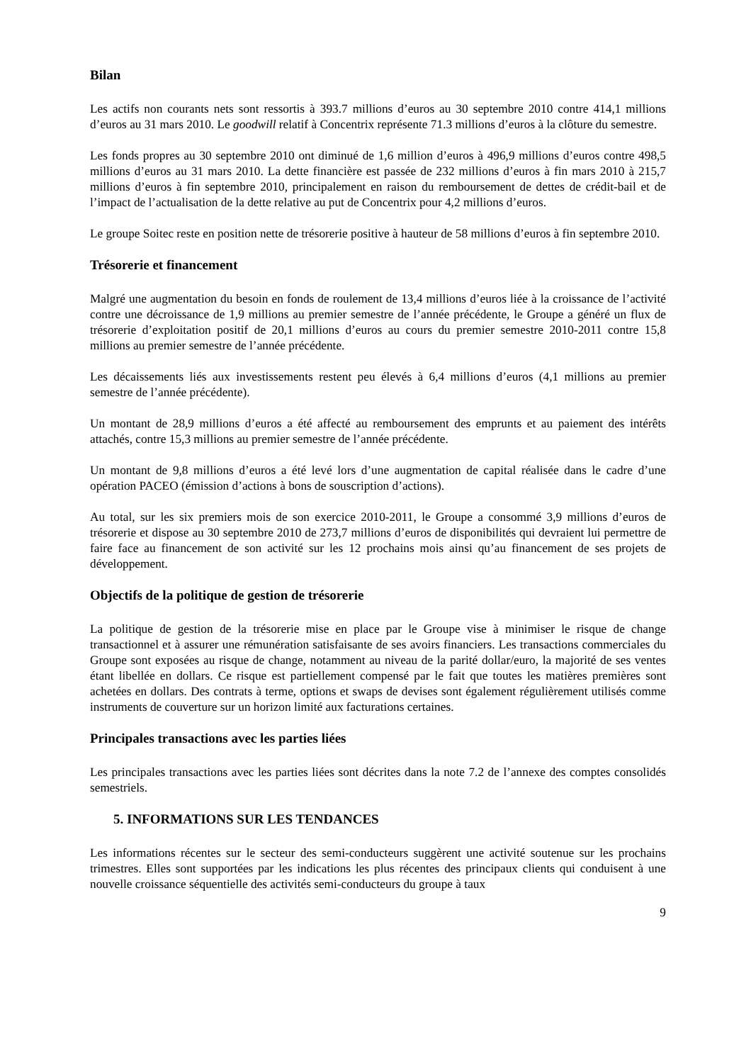Bilan
Les actifs non courants nets sont ressortis à 393.7 millions d’euros au 30 septembre 2010 contre 414,1 millions d’euros au 31 mars 2010. Le goodwill relatif à Concentrix représente 71.3 millions d’euros à la clôture du semestre.
Les fonds propres au 30 septembre 2010 ont diminué de 1,6 million d’euros à 496,9 millions d’euros contre 498,5 millions d’euros au 31 mars 2010. La dette financière est passée de 232 millions d’euros à fin mars 2010 à 215,7 millions d’euros à fin septembre 2010, principalement en raison du remboursement de dettes de crédit-bail et de l’impact de l’actualisation de la dette relative au put de Concentrix pour 4,2 millions d’euros.
Le groupe Soitec reste en position nette de trésorerie positive à hauteur de 58 millions d’euros à fin septembre 2010.
Trésorerie et financement
Malgré une augmentation du besoin en fonds de roulement de 13,4 millions d’euros liée à la croissance de l’activité contre une décroissance de 1,9 millions au premier semestre de l’année précédente, le Groupe a généré un flux de trésorerie d’exploitation positif de 20,1 millions d’euros au cours du premier semestre 2010-2011 contre 15,8 millions au premier semestre de l’année précédente.
Les décaissements liés aux investissements restent peu élevés à 6,4 millions d’euros (4,1 millions au premier semestre de l’année précédente).
Un montant de 28,9 millions d’euros a été affecté au remboursement des emprunts et au paiement des intérêts attachés, contre 15,3 millions au premier semestre de l’année précédente.
Un montant de 9,8 millions d’euros a été levé lors d’une augmentation de capital réalisée dans le cadre d’une opération PACEO (émission d’actions à bons de souscription d’actions).
Au total, sur les six premiers mois de son exercice 2010-2011, le Groupe a consommé 3,9 millions d’euros de trésorerie et dispose au 30 septembre 2010 de 273,7 millions d’euros de disponibilités qui devraient lui permettre de faire face au financement de son activité sur les 12 prochains mois ainsi qu’au financement de ses projets de développement.
Objectifs de la politique de gestion de trésorerie
La politique de gestion de la trésorerie mise en place par le Groupe vise à minimiser le risque de change transactionnel et à assurer une rémunération satisfaisante de ses avoirs financiers. Les transactions commerciales du Groupe sont exposées au risque de change, notamment au niveau de la parité dollar/euro, la majorité de ses ventes étant libellée en dollars. Ce risque est partiellement compensé par le fait que toutes les matières premières sont achetées en dollars. Des contrats à terme, options et swaps de devises sont également régulièrement utilisés comme instruments de couverture sur un horizon limité aux facturations certaines.
Principales transactions avec les parties liées
Les principales transactions avec les parties liées sont décrites dans la note 7.2 de l’annexe des comptes consolidés semestriels.
5. INFORMATIONS SUR LES TENDANCES
Les informations récentes sur le secteur des semi-conducteurs suggèrent une activité soutenue sur les prochains trimestres. Elles sont supportées par les indications les plus récentes des principaux clients qui conduisent à une nouvelle croissance séquentielle des activités semi-conducteurs du groupe à taux
9